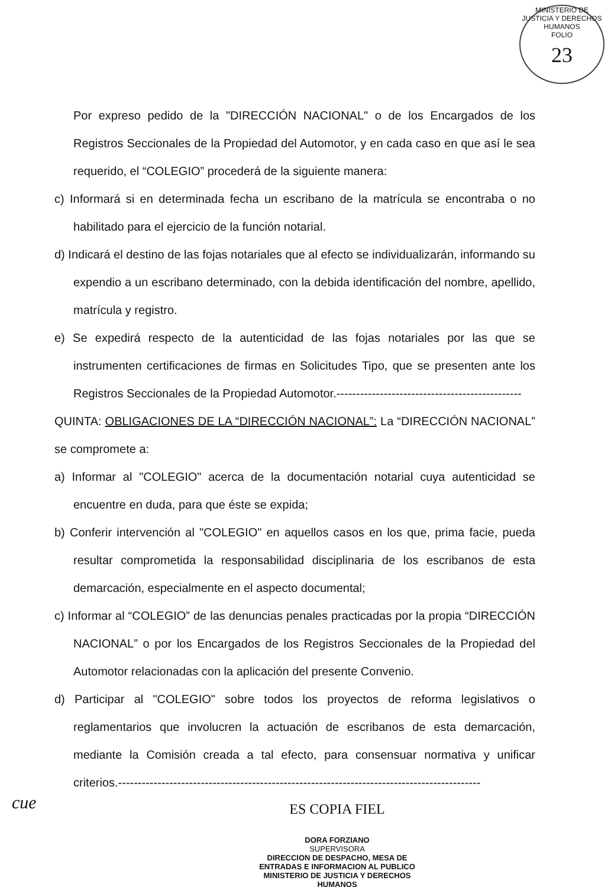MINISTERIO DE JUSTICIA Y DERECHOS HUMANOS
FOLIO
23
Por expreso pedido de la "DIRECCIÓN NACIONAL" o de los Encargados de los Registros Seccionales de la Propiedad del Automotor, y en cada caso en que así le sea requerido, el “COLEGIO” procederá de la siguiente manera:
c) Informará si en determinada fecha un escribano de la matrícula se encontraba o no habilitado para el ejercicio de la función notarial.
d) Indicará el destino de las fojas notariales que al efecto se individualizarán, informando su expendio a un escribano determinado, con la debida identificación del nombre, apellido, matrícula y registro.
e) Se expedirá respecto de la autenticidad de las fojas notariales por las que se instrumenten certificaciones de firmas en Solicitudes Tipo, que se presenten ante los Registros Seccionales de la Propiedad Automotor.-----------------------------------------------
QUINTA: OBLIGACIONES DE LA “DIRECCIÓN NACIONAL”: La “DIRECCIÓN NACIONAL” se compromete a:
a) Informar al "COLEGIO" acerca de la documentación notarial cuya autenticidad se encuentre en duda, para que éste se expida;
b) Conferir intervención al "COLEGIO" en aquellos casos en los que, prima facie, pueda resultar comprometida la responsabilidad disciplinaria de los escribanos de esta demarcación, especialmente en el aspecto documental;
c) Informar al “COLEGIO” de las denuncias penales practicadas por la propia “DIRECCIÓN NACIONAL” o por los Encargados de los Registros Seccionales de la Propiedad del Automotor relacionadas con la aplicación del presente Convenio.
d) Participar al "COLEGIO" sobre todos los proyectos de reforma legislativos o reglamentarios que involucren la actuación de escribanos de esta demarcación, mediante la Comisión creada a tal efecto, para consensuar normativa y unificar criterios.--------------------------------------------------------------------------------------------
ES COPIA FIEL
DORA FORZIANO
SUPERVISORA
DIRECCION DE DESPACHO, MESA DE ENTRADAS E INFORMACION AL PUBLICO
MINISTERIO DE JUSTICIA Y DERECHOS HUMANOS
cue